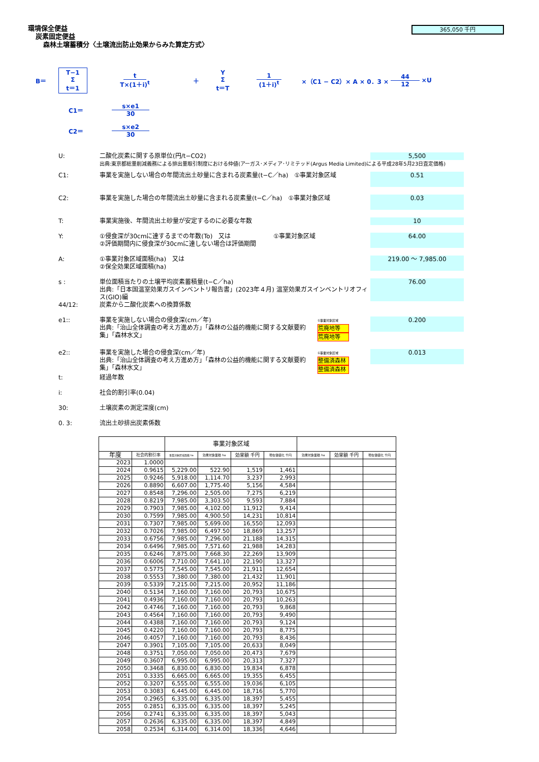365,050 千円
環境保全便益
炭素固定便益
森林土壌蓄積分〈土壌流出防止効果からみた算定方式〉
B＝ T−1 Σ t＝1 t T×(1＋i)<sup>t</sup> ＋ Y Σ t＝T 1 (1＋i)<sup>t</sup> ×（C1 − C2）× A × 0．3 × 44 12 ×U
C1＝ s×e1 30
C2＝ s×e2 30
U: 二酸化炭素に関する原単位(円/t−CO2) 5,500
出典:東京都総量削減義務による排出量取引制度における仲値(アーガス･メディア･リミテッド(Argus Media Limited)による平成28年5月23日査定価格)
C1: 事業を実施しない場合の年間流出土砂量に含まれる炭素量(t−C／ha)　①事業対象区域 0.51
C2: 事業を実施した場合の年間流出土砂量に含まれる炭素量(t−C／ha)　①事業対象区域 0.03
T: 事業実施後、年間流出土砂量が安定するのに必要な年数 10
Y: ①侵食深が30cmに達するまでの年数(To)　又は　　　　　　　①事業対象区域
②評価期間内に侵食深が30cmに達しない場合は評価期間 64.00
A: ①事業対象区域面積(ha)　又は
②保全効果区域面積(ha) 219.00 ～ 7,985.00
s : 単位面積当たりの土壌平均炭素蓄積量(t−C／ha)
出典:「日本国温室効果ガスインベントリ報告書」(2023年４月) 温室効果ガスインベントリオフィス(GIO)編 76.00
44/12: 炭素から二酸化炭素への換算係数
e1:: 事業を実施しない場合の侵食深(cm／年)
出典:「治山全体調査の考え方進め方」「森林の公益的機能に関する文献要約集」「森林水文」 ①事業対象区域 荒廃地等
荒廃地等 0.200
e2:: 事業を実施した場合の侵食深(cm／年)
出典:「治山全体調査の考え方進め方」「森林の公益的機能に関する文献要約集」「森林水文」 ①事業対象区域 整備済森林
整備済森林 0.013
t: 経過年数
i: 社会的割引率(0.04)
30: 土壌炭素の測定深度(cm)
0. 3: 流出土砂排出炭素係数
| | | 事業対象区域 | | | | | | |
| --- | --- | --- | --- | --- | --- | --- | --- | --- |
| 年度 | 社会的割引率 | 事業対象区域面積 ha | 効果対象面積 ha | 効果額 千円 | 現在価値化 千円 | 効果対象面積 ha | 効果額 千円 | 現在価値化 千円 |
| 2023 | 1.0000 | | | | | | | |
| 2024 | 0.9615 | 5,229.00 | 522.90 | 1,519 | 1,461 | | | |
| 2025 | 0.9246 | 5,918.00 | 1,114.70 | 3,237 | 2,993 | | | |
| 2026 | 0.8890 | 6,607.00 | 1,775.40 | 5,156 | 4,584 | | | |
| 2027 | 0.8548 | 7,296.00 | 2,505.00 | 7,275 | 6,219 | | | |
| 2028 | 0.8219 | 7,985.00 | 3,303.50 | 9,593 | 7,884 | | | |
| 2029 | 0.7903 | 7,985.00 | 4,102.00 | 11,912 | 9,414 | | | |
| 2030 | 0.7599 | 7,985.00 | 4,900.50 | 14,231 | 10,814 | | | |
| 2031 | 0.7307 | 7,985.00 | 5,699.00 | 16,550 | 12,093 | | | |
| 2032 | 0.7026 | 7,985.00 | 6,497.50 | 18,869 | 13,257 | | | |
| 2033 | 0.6756 | 7,985.00 | 7,296.00 | 21,188 | 14,315 | | | |
| 2034 | 0.6496 | 7,985.00 | 7,571.60 | 21,988 | 14,283 | | | |
| 2035 | 0.6246 | 7,875.00 | 7,668.30 | 22,269 | 13,909 | | | |
| 2036 | 0.6006 | 7,710.00 | 7,641.10 | 22,190 | 13,327 | | | |
| 2037 | 0.5775 | 7,545.00 | 7,545.00 | 21,911 | 12,654 | | | |
| 2038 | 0.5553 | 7,380.00 | 7,380.00 | 21,432 | 11,901 | | | |
| 2039 | 0.5339 | 7,215.00 | 7,215.00 | 20,952 | 11,186 | | | |
| 2040 | 0.5134 | 7,160.00 | 7,160.00 | 20,793 | 10,675 | | | |
| 2041 | 0.4936 | 7,160.00 | 7,160.00 | 20,793 | 10,263 | | | |
| 2042 | 0.4746 | 7,160.00 | 7,160.00 | 20,793 | 9,868 | | | |
| 2043 | 0.4564 | 7,160.00 | 7,160.00 | 20,793 | 9,490 | | | |
| 2044 | 0.4388 | 7,160.00 | 7,160.00 | 20,793 | 9,124 | | | |
| 2045 | 0.4220 | 7,160.00 | 7,160.00 | 20,793 | 8,775 | | | |
| 2046 | 0.4057 | 7,160.00 | 7,160.00 | 20,793 | 8,436 | | | |
| 2047 | 0.3901 | 7,105.00 | 7,105.00 | 20,633 | 8,049 | | | |
| 2048 | 0.3751 | 7,050.00 | 7,050.00 | 20,473 | 7,679 | | | |
| 2049 | 0.3607 | 6,995.00 | 6,995.00 | 20,313 | 7,327 | | | |
| 2050 | 0.3468 | 6,830.00 | 6,830.00 | 19,834 | 6,878 | | | |
| 2051 | 0.3335 | 6,665.00 | 6,665.00 | 19,355 | 6,455 | | | |
| 2052 | 0.3207 | 6,555.00 | 6,555.00 | 19,036 | 6,105 | | | |
| 2053 | 0.3083 | 6,445.00 | 6,445.00 | 18,716 | 5,770 | | | |
| 2054 | 0.2965 | 6,335.00 | 6,335.00 | 18,397 | 5,455 | | | |
| 2055 | 0.2851 | 6,335.00 | 6,335.00 | 18,397 | 5,245 | | | |
| 2056 | 0.2741 | 6,335.00 | 6,335.00 | 18,397 | 5,043 | | | |
| 2057 | 0.2636 | 6,335.00 | 6,335.00 | 18,397 | 4,849 | | | |
| 2058 | 0.2534 | 6,314.00 | 6,314.00 | 18,336 | 4,646 | | | |